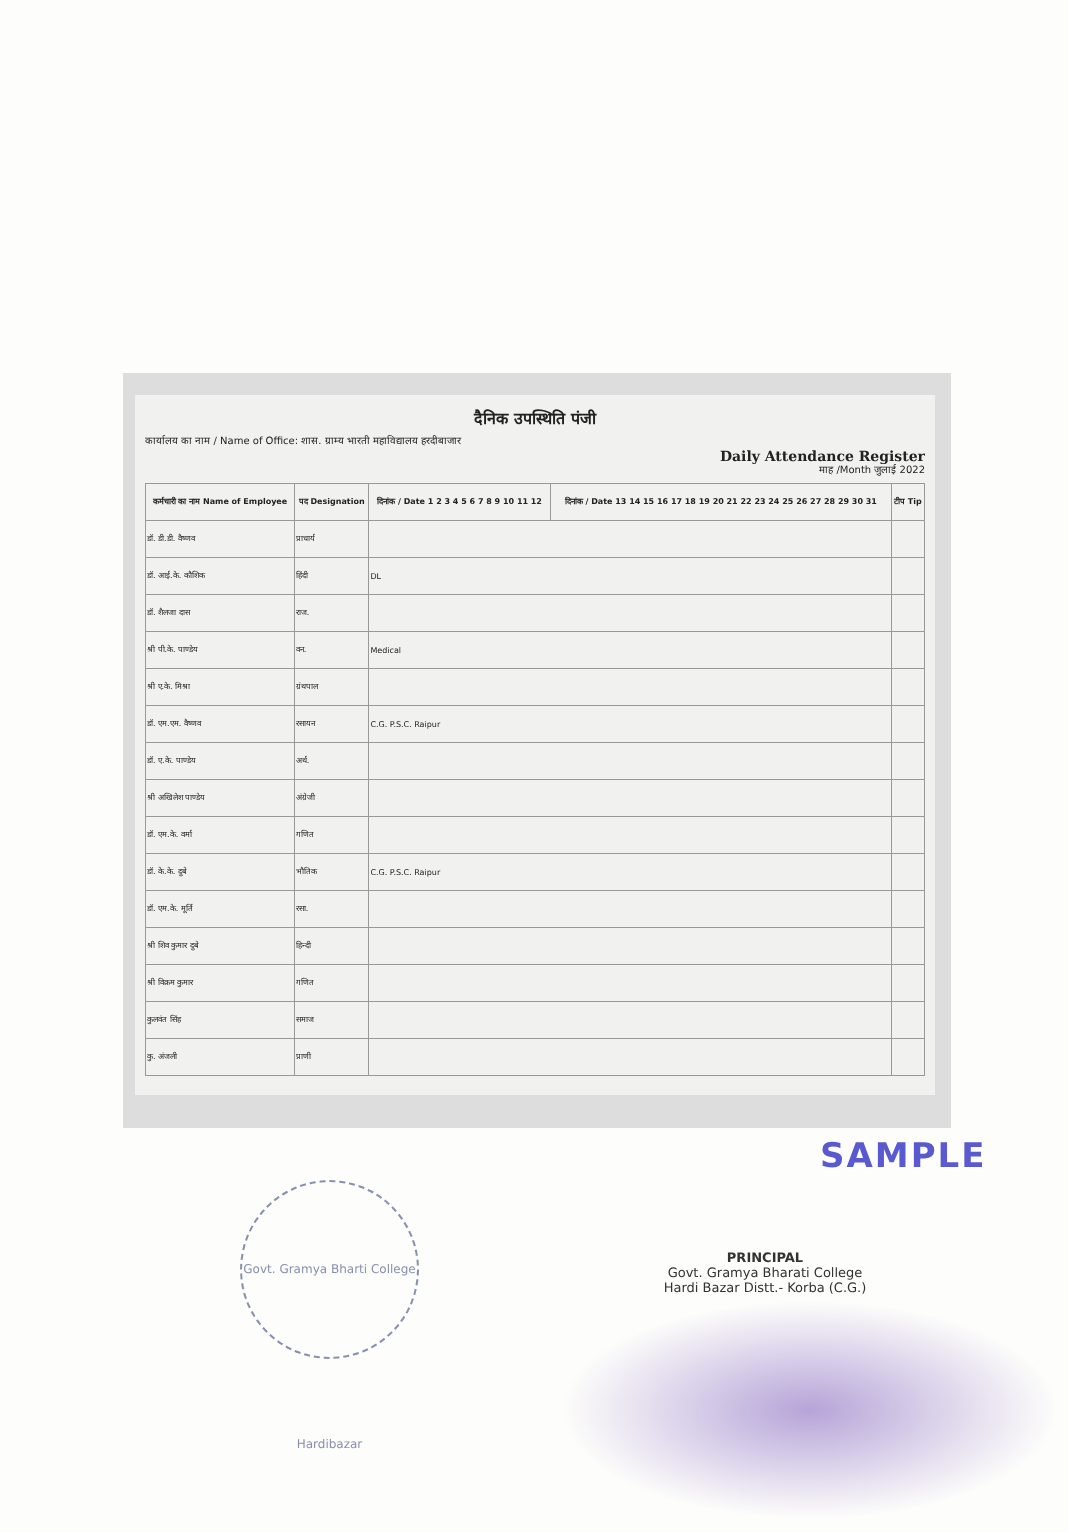दैनिक उपस्थिति पंजी
कार्यालय का नाम / Name of Office: शास. ग्राम्य भारती महाविद्यालय हरदीबाजार
Daily Attendance Register
माह /Month जुलाई 2022
| कर्मचारी का नाम Name of Employee | पद Designation | दिनांक / Date 1 2 3 4 5 6 7 8 9 10 11 12 | दिनांक / Date 13 14 15 16 17 18 19 20 21 22 23 24 25 26 27 28 29 30 31 | टीप Tip |
| --- | --- | --- | --- | --- |
| डॉ. डी.डी. वैष्णव | प्राचार्य | | | |
| डॉ. आई.के. कौशिक | हिंदी | DL | | |
| डॉ. शैलजा दास | राज. | | | |
| श्री पी.के. पाण्डेय | वन. | Medical | | |
| श्री ए.के. मिश्रा | ग्रंथपाल | | | |
| डॉ. एम.एम. वैष्णव | रसायन | C.G. P.S.C. Raipur | | |
| डॉ. ए.के. पाण्डेय | अर्थ. | | | |
| श्री अखिलेश पाण्डेय | अंग्रेजी | | | |
| डॉ. एम.के. वर्मा | गणित | | | |
| डॉ. के.के. दुबे | भौतिक | C.G. P.S.C. Raipur | | |
| डॉ. एम.के. मूर्ति | रसा. | | | |
| श्री शिव कुमार दुबे | हिन्दी | | | |
| श्री विक्रम कुमार | गणित | | | |
| कुलवंत सिंह | समाज | | | |
| कु. अंजली | प्राणी | | | |
SAMPLE
Govt. Gramya Bharti College Hardibazar
PRINCIPAL
Govt. Gramya Bharati College
Hardi Bazar Distt.- Korba (C.G.)